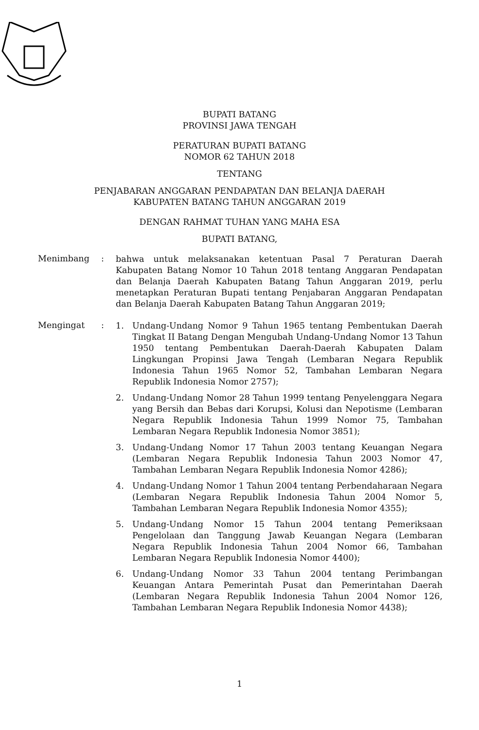BUPATI BATANG
PROVINSI JAWA TENGAH
PERATURAN BUPATI BATANG
NOMOR 62 TAHUN 2018
TENTANG
PENJABARAN ANGGARAN PENDAPATAN DAN BELANJA DAERAH
KABUPATEN BATANG TAHUN ANGGARAN 2019
DENGAN RAHMAT TUHAN YANG MAHA ESA
BUPATI BATANG,
Menimbang :
bahwa untuk melaksanakan ketentuan Pasal 7 Peraturan Daerah Kabupaten Batang Nomor 10 Tahun 2018 tentang Anggaran Pendapatan dan Belanja Daerah Kabupaten Batang Tahun Anggaran 2019, perlu menetapkan Peraturan Bupati tentang Penjabaran Anggaran Pendapatan dan Belanja Daerah Kabupaten Batang Tahun Anggaran 2019;
Mengingat :
1. Undang-Undang Nomor 9 Tahun 1965 tentang Pembentukan Daerah Tingkat II Batang Dengan Mengubah Undang-Undang Nomor 13 Tahun 1950 tentang Pembentukan Daerah-Daerah Kabupaten Dalam Lingkungan Propinsi Jawa Tengah (Lembaran Negara Republik Indonesia Tahun 1965 Nomor 52, Tambahan Lembaran Negara Republik Indonesia Nomor 2757);
2. Undang-Undang Nomor 28 Tahun 1999 tentang Penyelenggara Negara yang Bersih dan Bebas dari Korupsi, Kolusi dan Nepotisme (Lembaran Negara Republik Indonesia Tahun 1999 Nomor 75, Tambahan Lembaran Negara Republik Indonesia Nomor 3851);
3. Undang-Undang Nomor 17 Tahun 2003 tentang Keuangan Negara (Lembaran Negara Republik Indonesia Tahun 2003 Nomor 47, Tambahan Lembaran Negara Republik Indonesia Nomor 4286);
4. Undang-Undang Nomor 1 Tahun 2004 tentang Perbendaharaan Negara (Lembaran Negara Republik Indonesia Tahun 2004 Nomor 5, Tambahan Lembaran Negara Republik Indonesia Nomor 4355);
5. Undang-Undang Nomor 15 Tahun 2004 tentang Pemeriksaan Pengelolaan dan Tanggung Jawab Keuangan Negara (Lembaran Negara Republik Indonesia Tahun 2004 Nomor 66, Tambahan Lembaran Negara Republik Indonesia Nomor 4400);
6. Undang-Undang Nomor 33 Tahun 2004 tentang Perimbangan Keuangan Antara Pemerintah Pusat dan Pemerintahan Daerah (Lembaran Negara Republik Indonesia Tahun 2004 Nomor 126, Tambahan Lembaran Negara Republik Indonesia Nomor 4438);
1